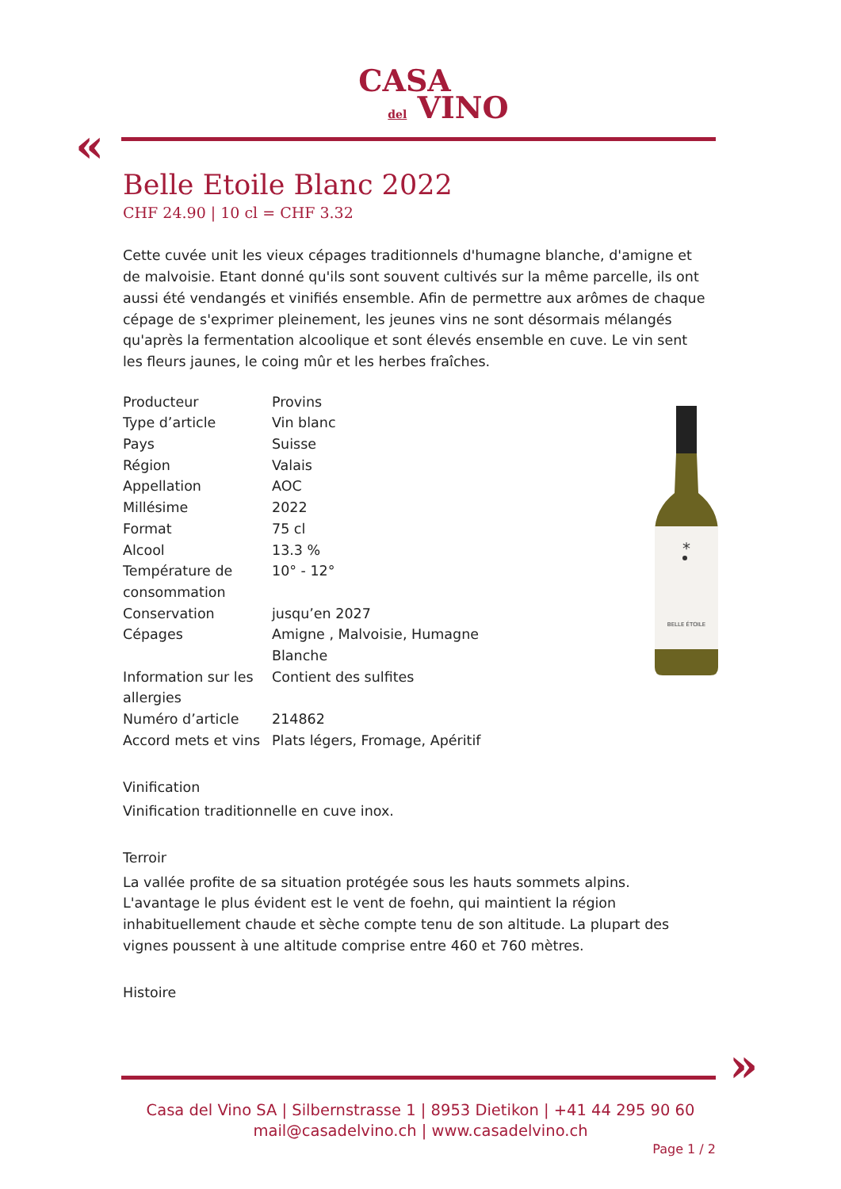CASA
del VINO
«
Belle Etoile Blanc 2022
CHF 24.90 | 10 cl = CHF 3.32
Cette cuvée unit les vieux cépages traditionnels d'humagne blanche, d'amigne et de malvoisie. Etant donné qu'ils sont souvent cultivés sur la même parcelle, ils ont aussi été vendangés et vinifiés ensemble. Afin de permettre aux arômes de chaque cépage de s'exprimer pleinement, les jeunes vins ne sont désormais mélangés qu'après la fermentation alcoolique et sont élevés ensemble en cuve. Le vin sent les fleurs jaunes, le coing mûr et les herbes fraîches.
| Producteur | Provins |
| Type d’article | Vin blanc |
| Pays | Suisse |
| Région | Valais |
| Appellation | AOC |
| Millésime | 2022 |
| Format | 75 cl |
| Alcool | 13.3 % |
| Température de consommation | 10° - 12° |
| Conservation | jusqu’en 2027 |
| Cépages | Amigne , Malvoisie, Humagne Blanche |
| Information sur les allergies | Contient des sulfites |
| Numéro d’article | 214862 |
| Accord mets et vins | Plats légers, Fromage, Apéritif |
Vinification
Vinification traditionnelle en cuve inox.
Terroir
La vallée profite de sa situation protégée sous les hauts sommets alpins. L'avantage le plus évident est le vent de foehn, qui maintient la région inhabituellement chaude et sèche compte tenu de son altitude. La plupart des vignes poussent à une altitude comprise entre 460 et 760 mètres.
Histoire
*
BELLE ÉTOILE
»
Casa del Vino SA | Silbernstrasse 1 | 8953 Dietikon | +41 44 295 90 60
mail@casadelvino.ch | www.casadelvino.ch
Page 1 / 2